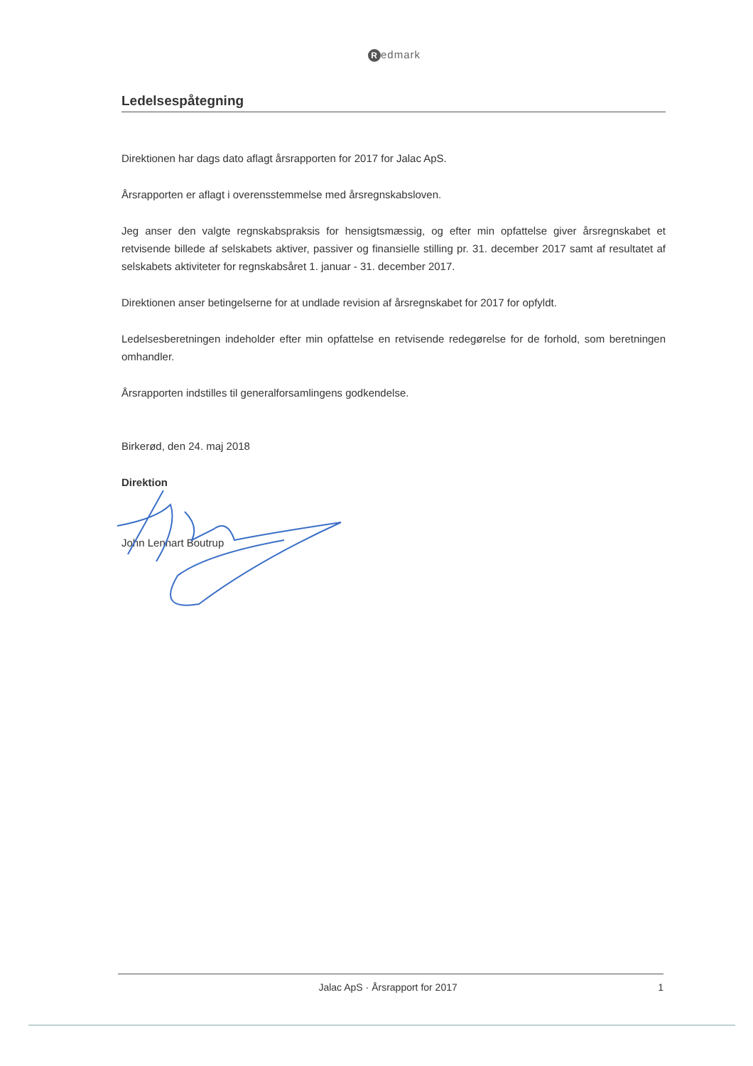Redmark
Ledelsespåtegning
Direktionen har dags dato aflagt årsrapporten for 2017 for Jalac ApS.
Årsrapporten er aflagt i overensstemmelse med årsregnskabsloven.
Jeg anser den valgte regnskabspraksis for hensigtsmæssig, og efter min opfattelse giver årsregnskabet et retvisende billede af selskabets aktiver, passiver og finansielle stilling pr. 31. december 2017 samt af resultatet af selskabets aktiviteter for regnskabsåret 1. januar - 31. december 2017.
Direktionen anser betingelserne for at undlade revision af årsregnskabet for 2017 for opfyldt.
Ledelsesberetningen indeholder efter min opfattelse en retvisende redegørelse for de forhold, som beretningen omhandler.
Årsrapporten indstilles til generalforsamlingens godkendelse.
Birkerød, den 24. maj 2018
Direktion
John Lennart Boutrup
Jalac ApS · Årsrapport for 2017 1